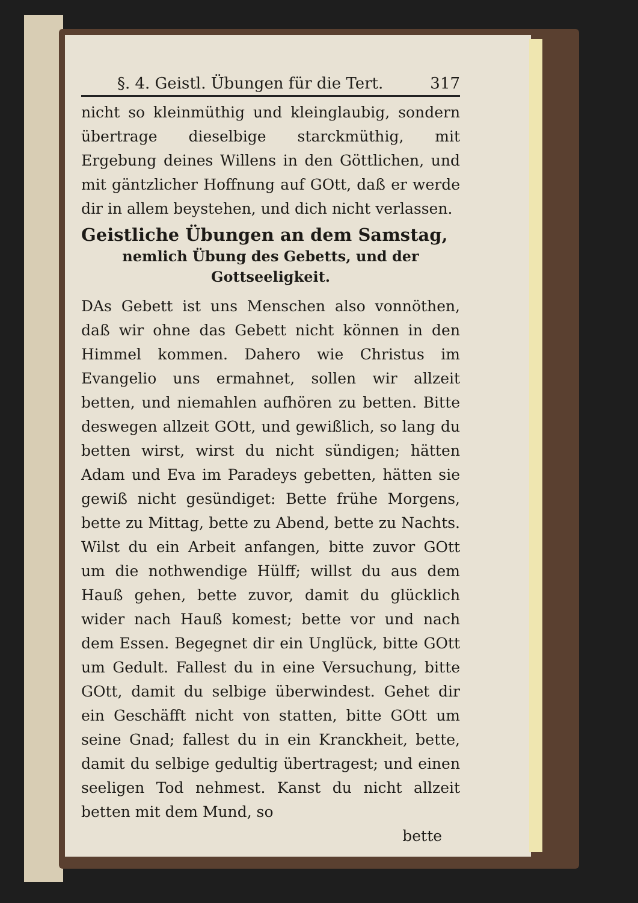§. 4. Geistl. Übungen für die Tert. 317
nicht so kleinmüthig und kleinglaubig, sondern übertrage dieselbige starckmüthig, mit Ergebung deines Willens in den Göttlichen, und mit gäntzlicher Hoffnung auf GOtt, daß er werde dir in allem beystehen, und dich nicht verlassen.
Geistliche Übungen an dem Samstag,
nemlich Übung des Gebetts, und der Gottseeligkeit.
DAs Gebett ist uns Menschen also vonnöthen, daß wir ohne das Gebett nicht können in den Himmel kommen. Dahero wie Christus im Evangelio uns ermahnet, sollen wir allzeit betten, und niemahlen aufhören zu betten. Bitte deswegen allzeit GOtt, und gewißlich, so lang du betten wirst, wirst du nicht sündigen; hätten Adam und Eva im Paradeys gebetten, hätten sie gewiß nicht gesündiget: Bette frühe Morgens, bette zu Mittag, bette zu Abend, bette zu Nachts. Wilst du ein Arbeit anfangen, bitte zuvor GOtt um die nothwendige Hülff; willst du aus dem Hauß gehen, bette zuvor, damit du glücklich wider nach Hauß komest; bette vor und nach dem Essen. Begegnet dir ein Unglück, bitte GOtt um Gedult. Fallest du in eine Versuchung, bitte GOtt, damit du selbige überwindest. Gehet dir ein Geschäfft nicht von statten, bitte GOtt um seine Gnad; fallest du in ein Kranckheit, bette, damit du selbige gedultig übertragest; und einen seeligen Tod nehmest. Kanst du nicht allzeit betten mit dem Mund, so
bette